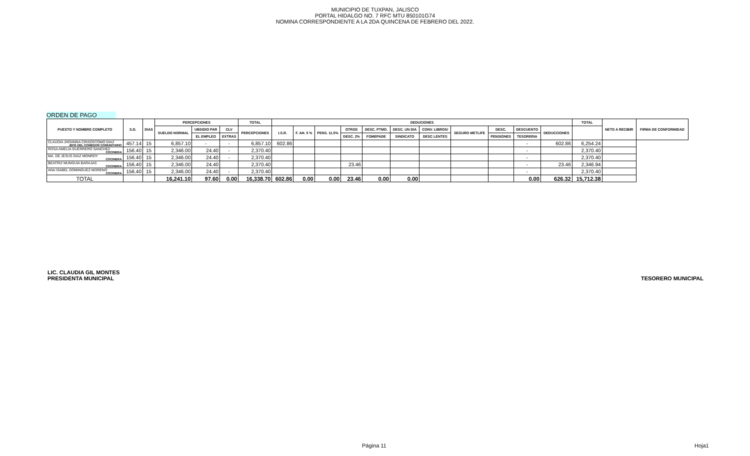MUNICIPIO DE TUXPAN, JALISCO
PORTAL HIDALGO NO. 7 RFC MTU 850101G74
NOMINA CORRESPONDIENTE A LA 2DA QUINCENA DE FEBRERO DEL 2022.
ORDEN DE PAGO
| PUESTO Y NOMBRE COMPLETO | S.D. | DIAS | PERCEPCIONES | | | TOTAL | DEDUCIONES | | | | | | | | | | | TOTAL | NETO A RECIBIR | FIRMA DE CONFORMIDAD |
| --- | --- | --- | --- | --- | --- | --- | --- | --- | --- | --- | --- | --- | --- | --- | --- | --- | --- | --- | --- | --- |
| | | | SUELDO NORMAL | UBSIDIO PAR | CLV | PERCEPCIONES | I.S.R. | F. AH. 5 % | PENS. 11.5% | OTROS | DESC. PTMO. | DESC. UN DIA | CONV. LIBROS/ | SEGURO METLIFE | DESC. | DESCUENTO | DEDUCCIONES | | | |
| | | | | EL EMPLEO | EXTRAS | | | | | DESC. 2% | FOMEPADE | SINDICATO | DESC LENTES | | PENSIONES | TESORERIA | | | | |
| CLAUDIA JHOANNA CRISOSTOMO DIAZ JEFE DEL COMEDOR COMUNITARIO | 457.14 | 15 | 6,857.10 | - | - | 6,857.10 | 602.86 | | | | | | | | | - | 602.86 | 6,254.24 | | |
| ROSA AMELIA GUERRERO SANCHEZ COCINERA | 156.40 | 15 | 2,346.00 | 24.40 | - | 2,370.40 | | | | | | | | | | - | | 2,370.40 | | |
| MA. DE JESUS DIAZ MONROY COCINERA | 156.40 | 15 | 2,346.00 | 24.40 | - | 2,370.40 | | | | | | | | | | - | | 2,370.40 | | |
| BEATRIZ MUNGUIA BARAJAS COCINERA | 156.40 | 15 | 2,346.00 | 24.40 | | 2,370.40 | | | | 23.46 | | | | | | - | 23.46 | 2,346.94 | | |
| ANA ISABEL DOMINGUEZ MORENO COCINERA | 156.40 | 15 | 2,346.00 | 24.40 | - | 2,370.40 | | | | | | | | | | - | | 2,370.40 | | |
| TOTAL | | | 16,241.10 | 97.60 | 0.00 | 16,338.70 | 602.86 | 0.00 | 0.00 | 23.46 | 0.00 | 0.00 | | | | 0.00 | 626.32 | 15,712.38 | | |
LIC. CLAUDIA GIL MONTES
PRESIDENTA MUNICIPAL
TESORERO MUNICIPAL
Página 11 Hoja1